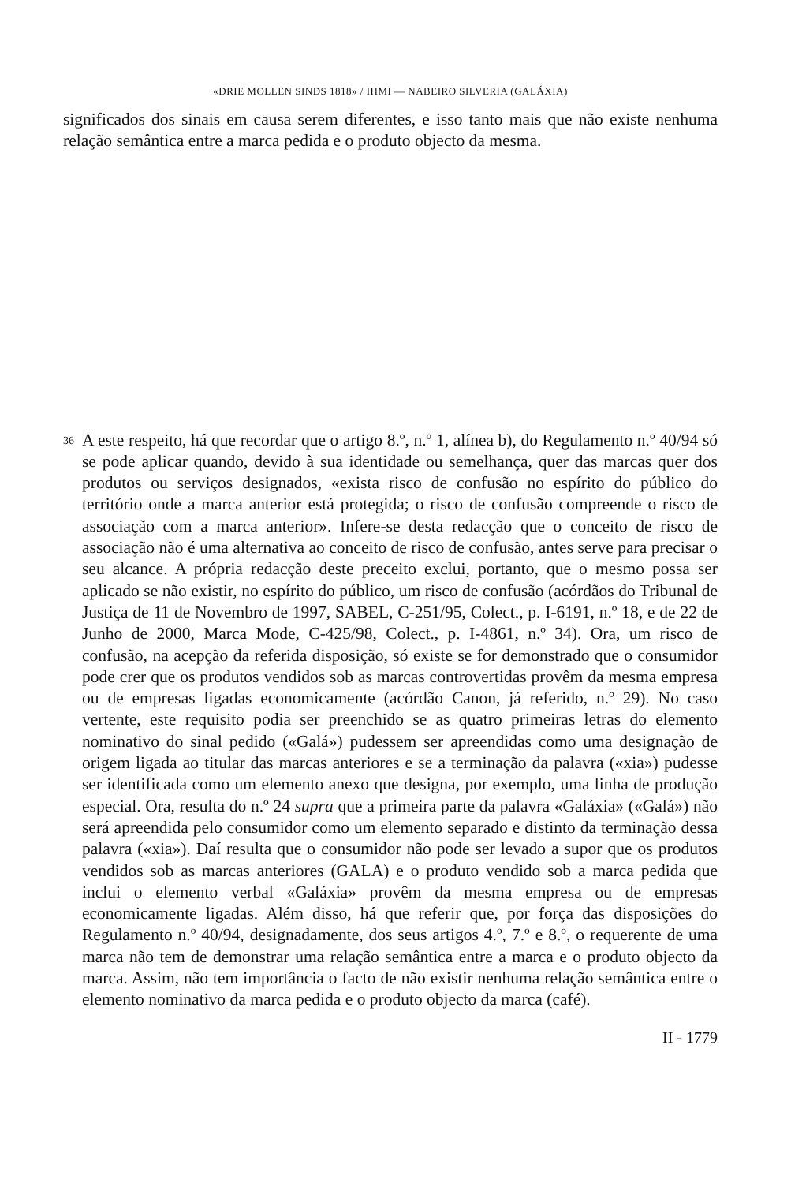«DRIE MOLLEN SINDS 1818» / IHMI — NABEIRO SILVERIA (GALÁXIA)
significados dos sinais em causa serem diferentes, e isso tanto mais que não existe nenhuma relação semântica entre a marca pedida e o produto objecto da mesma.
36
A este respeito, há que recordar que o artigo 8.º, n.º 1, alínea b), do Regulamento n.º 40/94 só se pode aplicar quando, devido à sua identidade ou semelhança, quer das marcas quer dos produtos ou serviços designados, «exista risco de confusão no espírito do público do território onde a marca anterior está protegida; o risco de confusão compreende o risco de associação com a marca anterior». Infere-se desta redacção que o conceito de risco de associação não é uma alternativa ao conceito de risco de confusão, antes serve para precisar o seu alcance. A própria redacção deste preceito exclui, portanto, que o mesmo possa ser aplicado se não existir, no espírito do público, um risco de confusão (acórdãos do Tribunal de Justiça de 11 de Novembro de 1997, SABEL, C-251/95, Colect., p. I-6191, n.º 18, e de 22 de Junho de 2000, Marca Mode, C-425/98, Colect., p. I-4861, n.º 34). Ora, um risco de confusão, na acepção da referida disposição, só existe se for demonstrado que o consumidor pode crer que os produtos vendidos sob as marcas controvertidas provêm da mesma empresa ou de empresas ligadas economicamente (acórdão Canon, já referido, n.º 29). No caso vertente, este requisito podia ser preenchido se as quatro primeiras letras do elemento nominativo do sinal pedido («Galá») pudessem ser apreendidas como uma designação de origem ligada ao titular das marcas anteriores e se a terminação da palavra («xia») pudesse ser identificada como um elemento anexo que designa, por exemplo, uma linha de produção especial. Ora, resulta do n.º 24 supra que a primeira parte da palavra «Galáxia» («Galá») não será apreendida pelo consumidor como um elemento separado e distinto da terminação dessa palavra («xia»). Daí resulta que o consumidor não pode ser levado a supor que os produtos vendidos sob as marcas anteriores (GALA) e o produto vendido sob a marca pedida que inclui o elemento verbal «Galáxia» provêm da mesma empresa ou de empresas economicamente ligadas. Além disso, há que referir que, por força das disposições do Regulamento n.º 40/94, designadamente, dos seus artigos 4.º, 7.º e 8.º, o requerente de uma marca não tem de demonstrar uma relação semântica entre a marca e o produto objecto da marca. Assim, não tem importância o facto de não existir nenhuma relação semântica entre o elemento nominativo da marca pedida e o produto objecto da marca (café).
II - 1779